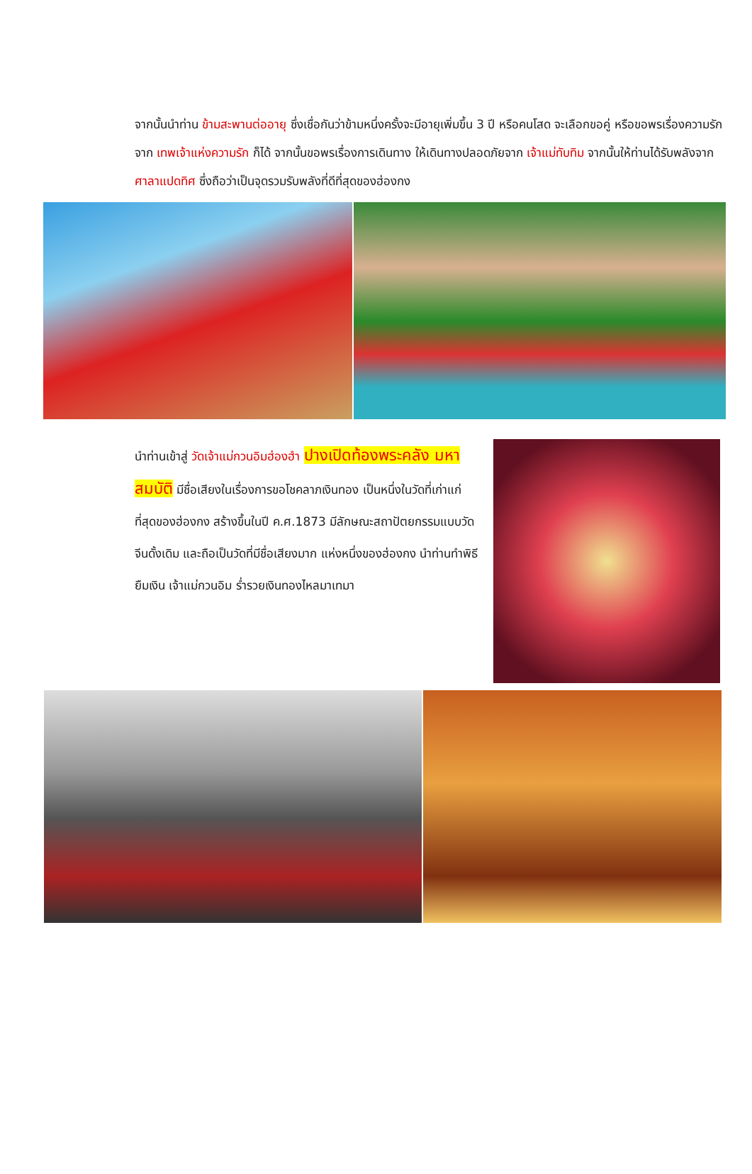จากนั้นนำท่าน ข้ามสะพานต่ออายุ ซึ่งเชื่อกันว่าข้ามหนึ่งครั้งจะมีอายุเพิ่มขึ้น 3 ปี หรือคนโสด จะเลือกขอคู่ หรือขอพรเรื่องความรักจาก เทพเจ้าแห่งความรัก ก็ได้ จากนั้นขอพรเรื่องการเดินทาง ให้เดินทางปลอดภัยจาก เจ้าแม่ทับทิม จากนั้นให้ท่านได้รับพลังจาก ศาลาแปดทิศ ซึ่งถือว่าเป็นจุดรวมรับพลังที่ดีที่สุดของฮ่องกง
นำท่านเข้าสู่ วัดเจ้าแม่กวนอิมฮ่องฮำ ปางเปิดท้องพระคลัง มหาสมบัติ มีชื่อเสียงในเรื่องการขอโชคลาภเงินทอง เป็นหนึ่งในวัดที่เก่าแก่ที่สุดของฮ่องกง สร้างขึ้นในปี ค.ศ.1873 มีลักษณะสถาปัตยกรรมแบบวัดจีนดั้งเดิม และถือเป็นวัดที่มีชื่อเสียงมาก แห่งหนึ่งของฮ่องกง นำท่านทำพิธียืมเงิน เจ้าแม่กวนอิม ร่ำรวยเงินทองไหลมาเทมา